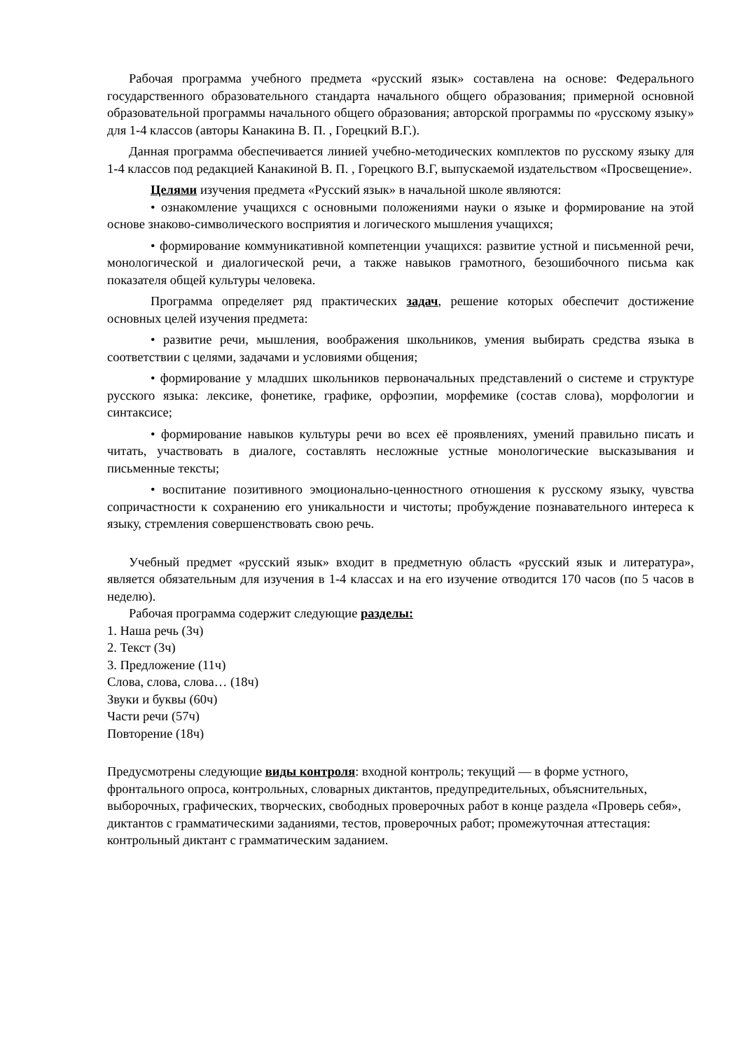Рабочая программа учебного предмета «русский язык» составлена на основе: Федерального государственного образовательного стандарта начального общего образования; примерной основной образовательной программы начального общего образования; авторской программы по «русскому языку» для 1-4 классов (авторы Канакина В. П. , Горецкий В.Г.).
Данная программа обеспечивается линией учебно-методических комплектов по русскому языку для 1-4 классов под редакцией Канакиной В. П. , Горецкого В.Г, выпускаемой издательством «Просвещение».
Целями изучения предмета «Русский язык» в начальной школе являются:
• ознакомление учащихся с основными положениями науки о языке и формирование на этой основе знаково-символического восприятия и логического мышления учащихся;
• формирование коммуникативной компетенции учащихся: развитие устной и письменной речи, монологической и диалогической речи, а также навыков грамотного, безошибочного письма как показателя общей культуры человека.
Программа определяет ряд практических задач, решение которых обеспечит достижение основных целей изучения предмета:
• развитие речи, мышления, воображения школьников, умения выбирать средства языка в соответствии с целями, задачами и условиями общения;
• формирование у младших школьников первоначальных представлений о системе и структуре русского языка: лексике, фонетике, графике, орфоэпии, морфемике (состав слова), морфологии и синтаксисе;
• формирование навыков культуры речи во всех её проявлениях, умений правильно писать и читать, участвовать в диалоге, составлять несложные устные монологические высказывания и письменные тексты;
• воспитание позитивного эмоционально-ценностного отношения к русскому языку, чувства сопричастности к сохранению его уникальности и чистоты; пробуждение познавательного интереса к языку, стремления совершенствовать свою речь.
Учебный предмет «русский язык» входит в предметную область «русский язык и литература», является обязательным для изучения в 1-4 классах и на его изучение отводится 170 часов (по 5 часов в неделю).
Рабочая программа содержит следующие разделы:
1. Наша речь (3ч)
2. Текст (3ч)
3. Предложение (11ч)
Слова, слова, слова… (18ч)
Звуки и буквы (60ч)
Части речи (57ч)
Повторение (18ч)
Предусмотрены следующие виды контроля: входной контроль; текущий — в форме устного, фронтального опроса, контрольных, словарных диктантов, предупредительных, объяснительных, выборочных, графических, творческих, свободных проверочных работ в конце раздела «Проверь себя», диктантов с грамматическими заданиями, тестов, проверочных работ; промежуточная аттестация: контрольный диктант с грамматическим заданием.